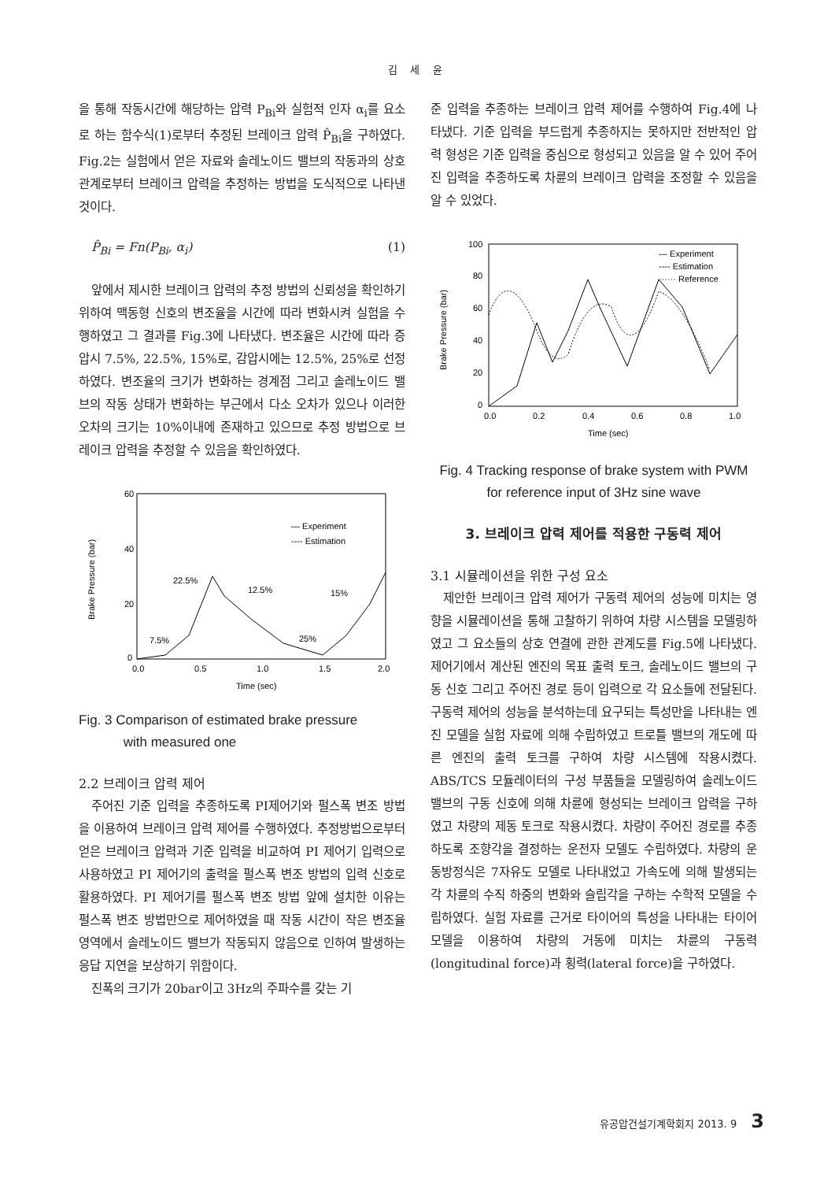김 세 윤
을 통해 작동시간에 해당하는 압력 P<sub>Bi</sub>와 실험적 인자 α<sub>i</sub>를 요소로 하는 함수식(1)로부터 추정된 브레이크 압력 P̂<sub>Bi</sub>을 구하였다. Fig.2는 실험에서 얻은 자료와 솔레노이드 밸브의 작동과의 상호 관계로부터 브레이크 압력을 추정하는 방법을 도식적으로 나타낸 것이다.
P̂<sub>Bi</sub> = Fn(P<sub>Bi</sub>, α<sub>i</sub>) (1)
앞에서 제시한 브레이크 압력의 추정 방법의 신뢰성을 확인하기 위하여 맥동형 신호의 변조율을 시간에 따라 변화시켜 실험을 수행하였고 그 결과를 Fig.3에 나타냈다. 변조율은 시간에 따라 증압시 7.5%, 22.5%, 15%로, 감압시에는 12.5%, 25%로 선정하였다. 변조율의 크기가 변화하는 경계점 그리고 솔레노이드 밸브의 작동 상태가 변화하는 부근에서 다소 오차가 있으나 이러한 오차의 크기는 10%이내에 존재하고 있으므로 추정 방법으로 브레이크 압력을 추정할 수 있음을 확인하였다.
60
40
20
0
0.0
0.5
1.0
1.5
2.0
Time (sec)
Brake Pressure (bar)
— Experiment
---- Estimation
7.5%
22.5%
12.5%
15%
25%
Fig. 3 Comparison of estimated brake pressure
with measured one
2.2 브레이크 압력 제어
주어진 기준 입력을 추종하도록 PI제어기와 펄스폭 변조 방법을 이용하여 브레이크 압력 제어를 수행하였다. 추정방법으로부터 얻은 브레이크 압력과 기준 입력을 비교하여 PI 제어기 입력으로 사용하였고 PI 제어기의 출력을 펄스폭 변조 방법의 입력 신호로 활용하였다. PI 제어기를 펄스폭 변조 방법 앞에 설치한 이유는 펄스폭 변조 방법만으로 제어하였을 때 작동 시간이 작은 변조율 영역에서 솔레노이드 밸브가 작동되지 않음으로 인하여 발생하는 응답 지연을 보상하기 위함이다.
진폭의 크기가 20bar이고 3Hz의 주파수를 갖는 기
준 입력을 추종하는 브레이크 압력 제어를 수행하여 Fig.4에 나타냈다. 기준 입력을 부드럽게 추종하지는 못하지만 전반적인 압력 형성은 기준 입력을 중심으로 형성되고 있음을 알 수 있어 주어진 입력을 추종하도록 차륜의 브레이크 압력을 조정할 수 있음을 알 수 있었다.
100
80
60
40
20
0
0.0
0.2
0.4
0.6
0.8
1.0
Time (sec)
Brake Pressure (bar)
— Experiment
---- Estimation
······ Reference
Fig. 4 Tracking response of brake system with PWM
for reference input of 3Hz sine wave
3. 브레이크 압력 제어를 적용한 구동력 제어
3.1 시뮬레이션을 위한 구성 요소
제안한 브레이크 압력 제어가 구동력 제어의 성능에 미치는 영향을 시뮬레이션을 통해 고찰하기 위하여 차량 시스템을 모델링하였고 그 요소들의 상호 연결에 관한 관계도를 Fig.5에 나타냈다. 제어기에서 계산된 엔진의 목표 출력 토크, 솔레노이드 밸브의 구동 신호 그리고 주어진 경로 등이 입력으로 각 요소들에 전달된다. 구동력 제어의 성능을 분석하는데 요구되는 특성만을 나타내는 엔진 모델을 실험 자료에 의해 수립하였고 트로틀 밸브의 개도에 따른 엔진의 출력 토크를 구하여 차량 시스템에 작용시켰다. ABS/TCS 모듈레이터의 구성 부품들을 모델링하여 솔레노이드 밸브의 구동 신호에 의해 차륜에 형성되는 브레이크 압력을 구하였고 차량의 제동 토크로 작용시켰다. 차량이 주어진 경로를 추종하도록 조향각을 결정하는 운전자 모델도 수립하였다. 차량의 운동방정식은 7자유도 모델로 나타내었고 가속도에 의해 발생되는 각 차륜의 수직 하중의 변화와 슬립각을 구하는 수학적 모델을 수립하였다. 실험 자료를 근거로 타이어의 특성을 나타내는 타이어 모델을 이용하여 차량의 거동에 미치는 차륜의 구동력(longitudinal force)과 횡력(lateral force)을 구하였다.
유공압건설기계학회지 2013. 9 3